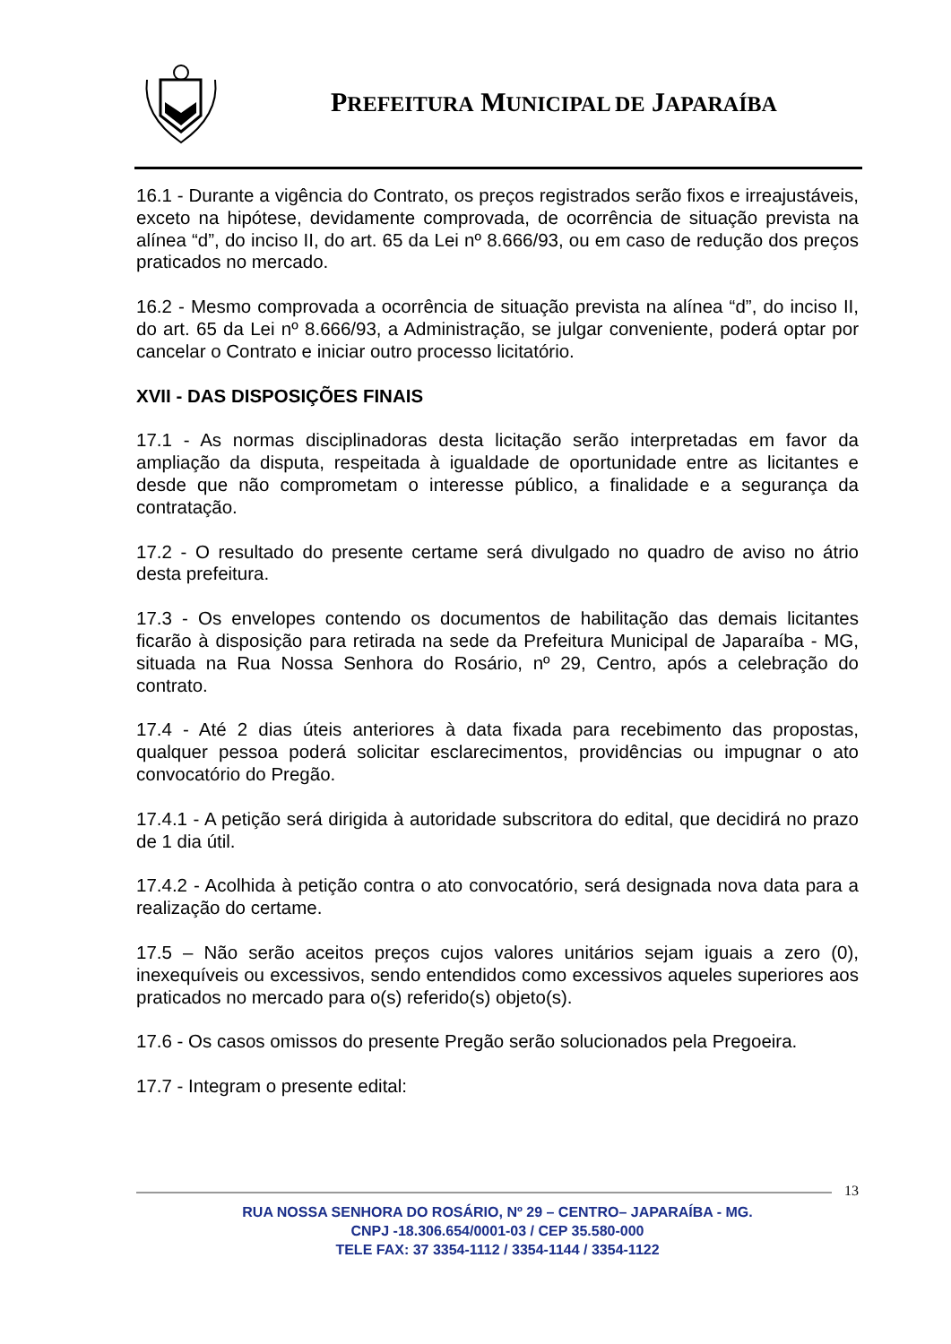PREFEITURA MUNICIPAL DE JAPARAÍBA
16.1 - Durante a vigência do Contrato, os preços registrados serão fixos e irreajustáveis, exceto na hipótese, devidamente comprovada, de ocorrência de situação prevista na alínea “d”, do inciso II, do art. 65 da Lei nº 8.666/93, ou em caso de redução dos preços praticados no mercado.
16.2 - Mesmo comprovada a ocorrência de situação prevista na alínea “d”, do inciso II, do art. 65 da Lei nº 8.666/93, a Administração, se julgar conveniente, poderá optar por cancelar o Contrato e iniciar outro processo licitatório.
XVII - DAS DISPOSIÇÕES FINAIS
17.1 - As normas disciplinadoras desta licitação serão interpretadas em favor da ampliação da disputa, respeitada à igualdade de oportunidade entre as licitantes e desde que não comprometam o interesse público, a finalidade e a segurança da contratação.
17.2 - O resultado do presente certame será divulgado no quadro de aviso no átrio desta prefeitura.
17.3 - Os envelopes contendo os documentos de habilitação das demais licitantes ficarão à disposição para retirada na sede da Prefeitura Municipal de Japaraíba - MG, situada na Rua Nossa Senhora do Rosário, nº 29, Centro, após a celebração do contrato.
17.4 - Até 2 dias úteis anteriores à data fixada para recebimento das propostas, qualquer pessoa poderá solicitar esclarecimentos, providências ou impugnar o ato convocatório do Pregão.
17.4.1 - A petição será dirigida à autoridade subscritora do edital, que decidirá no prazo de 1 dia útil.
17.4.2 - Acolhida à petição contra o ato convocatório, será designada nova data para a realização do certame.
17.5 – Não serão aceitos preços cujos valores unitários sejam iguais a zero (0), inexequíveis ou excessivos, sendo entendidos como excessivos aqueles superiores aos praticados no mercado para o(s) referido(s) objeto(s).
17.6 - Os casos omissos do presente Pregão serão solucionados pela Pregoeira.
17.7 - Integram o presente edital:
13
RUA NOSSA SENHORA DO ROSÁRIO, Nº 29 – CENTRO– JAPARAÍBA - MG.
CNPJ -18.306.654/0001-03 / CEP 35.580-000
TELE FAX: 37 3354-1112 / 3354-1144 / 3354-1122